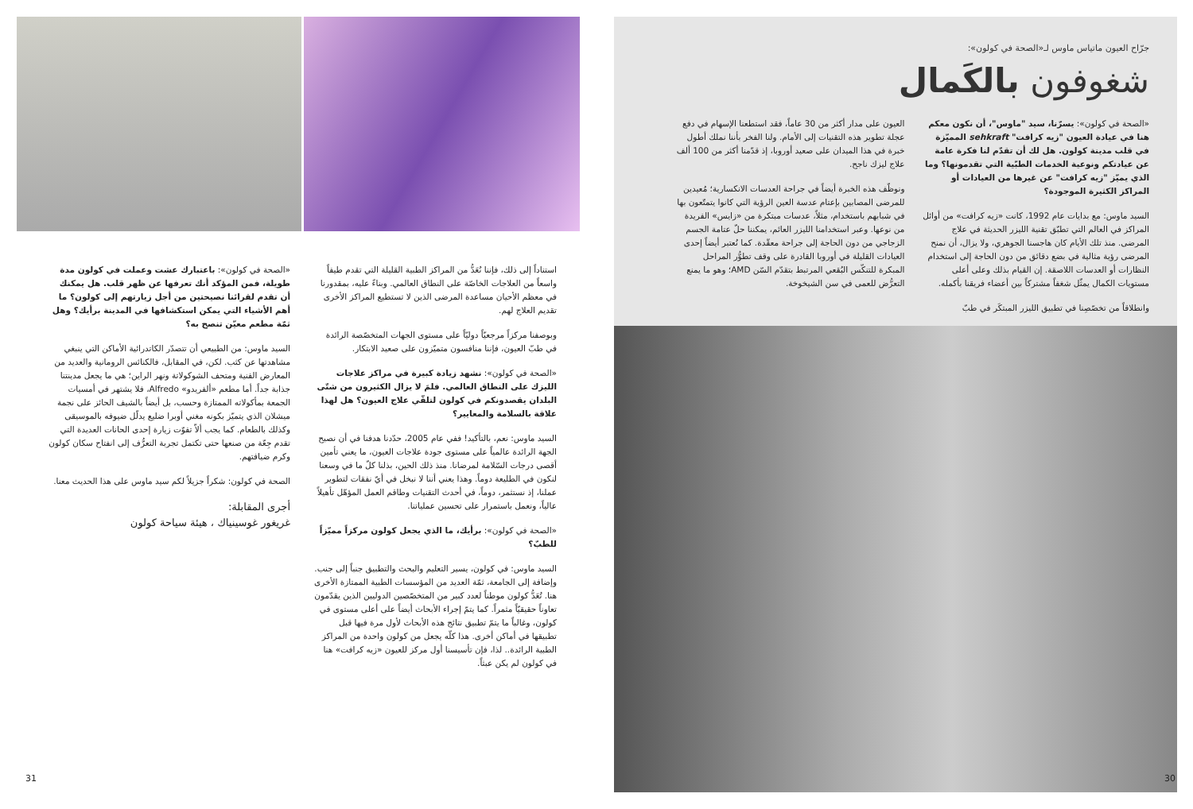جرّاح العيون ماتياس ماوس لـ«الصحة في كولون»:
شغوفون بالكَمال
«الصحة في كولون»: يسرّنا، سيد "ماوس"، أن نكون معكم هنا في عيادة العيون "زيه كرافت" sehkraft المميّزة في قلب مدينة كولون. هل لك أن تقدّم لنا فكرة عامة عن عيادتكم ونوعية الخدمات الطبّية التي تقدمونها؟ وما الذي يميّز "زيه كرافت" عن غيرها من العيادات أو المراكز الكثيرة الموجودة؟
السيد ماوس: مع بدايات عام 1992، كانت «زيه كرافت» من أوائل المراكز في العالم التي تطبّق تقنية الليزر الحديثة في علاج المرضى. منذ تلك الأيام كان هاجسنا الجوهري، ولا يزال، أن نمنح المرضى رؤية مثالية في بضع دقائق من دون الحاجة إلى استخدام النظارات أو العدسات اللاصقة. إن القيام بذلك وعلى أعلى مستويات الكمال يمثّل شغفاً مشتركاً بين أعضاء فريقنا بأكمله.
وانطلاقاً من تخصّصِنا في تطبيق الليزر المبتكَر في طبّ
العيون على مدار أكثر من 30 عاماً، فقد استطعنا الإسهام في دفع عجلة تطوير هذه التقنيات إلى الأمام. ولنا الفخر بأننا نملك أطول خبرة في هذا الميدان على صعيد أوروبا، إذ قدّمنا أكثر من 100 ألف علاج ليزك ناجح.
ونوظّف هذه الخبرة أيضاً في جراحة العدسات الانكسارية؛ مُعيدين للمرضى المصابين بإعتام عدسة العين الرؤية التي كانوا يتمتّعون بها في شبابهم باستخدام، مثلاً، عدسات مبتكرة من «زايس» الفريدة من نوعها. وعبر استخدامنا الليزر العائم، يمكننا حلّ عتامة الجسم الزجاجي من دون الحاجة إلى جراحة معقّدة. كما نُعتبر أيضاً إحدى العيادات القليلة في أوروبا القادرة على وقف تطوُّر المراحل المبكرة للتنكّس البُقعي المرتبط بتقدّم السّن AMD؛ وهو ما يمنع التعرُّض للعمى في سن الشيخوخة.
30
استناداً إلى ذلك، فإننا نُعَدُّ من المراكز الطبية القليلة التي تقدم طيفاً واسعاً من العلاجات الخاصّة على النطاق العالمي. وبناءً عليه، بمقدورنا في معظم الأحيان مساعدة المرضى الذين لا تستطيع المراكز الأخرى تقديم العلاج لهم.
وبوصفنا مركزاً مرجعيّاً دوليّاً على مستوى الجهات المتخصّصة الرائدة في طبّ العيون، فإننا منافسون متميّزون على صعيد الابتكار.
«الصحة في كولون»: نشهد زيادة كبيرة في مراكز علاجات الليزك على النطاق العالمي. فلمَ لا يزال الكثيرون من شتّى البلدان يقصدونكم في كولون لتلقّي علاج العيون؟ هل لهذا علاقة بالسلامة والمعايير؟
السيد ماوس: نعم، بالتأكيد! ففي عام 2005، حدّدنا هدفنا في أن نصبح الجهة الرائدة عالمياً على مستوى جودة علاجات العيون، ما يعني تأمين أقصى درجات السّلامة لمرضانا. منذ ذلك الحين، بذلنا كلّ ما في وسعنا لنكون في الطليعة دوماً. وهذا يعني أننا لا نبخل في أيّ نفقات لتطوير عملنا، إذ نستثمر، دوماً، في أحدث التقنيات وطاقم العمل المؤهّل تأهيلاً عالياً، ونعمل باستمرار على تحسين عملياتنا.
«الصحة في كولون»: برأيك، ما الذي يجعل كولون مركزاً مميّزاً للطبّ؟
السيد ماوس: في كولون، يسير التعليم والبحث والتطبيق جنباً إلى جنب. وإضافة إلى الجامعة، ثمّة العديد من المؤسسات الطبية الممتازة الأخرى هنا. تُعَدُّ كولون موطناً لعدد كبير من المتخصّصين الدوليين الذين يقدّمون تعاوناً حقيقيّاً مثمراً. كما يتمّ إجراء الأبحاث أيضاً على أعلى مستوى في كولون، وغالباً ما يتمّ تطبيق نتائج هذه الأبحاث لأول مرة فيها قبل تطبيقها في أماكن أخرى. هذا كلّه يجعل من كولون واحدة من المراكز الطبية الرائدة.. لذا، فإن تأسيسنا أول مركز للعيون «زيه كرافت» هنا في كولون لم يكن عبثاً.
«الصحة في كولون»: باعتبارك عشت وعملت في كولون مدة طويلة، فمن المؤكد أنك تعرفها عن ظهر قلب. هل يمكنك أن تقدم لقرائنا نصيحتين من أجل زيارتهم إلى كولون؟ ما أهم الأشياء التي يمكن استكشافها في المدينة برأيك؟ وهل ثمّة مطعم معيّن تنصح به؟
السيد ماوس: من الطبيعي أن تتصدّر الكاتدرائية الأماكن التي ينبغي مشاهدتها عن كثب. لكن، في المقابل، فالكنائس الرومانية والعديد من المعارض الفنية ومتحف الشوكولاتة ونهر الراين؛ هي ما يجعل مدينتنا جذابة جداً. أما مطعم «ألفريدو» Alfredo، فلا يشتهر في أمسيات الجمعة بمأكولاته الممتازة وحسب، بل أيضاً بالشيف الحائز على نجمة ميشلان الذي يتميّز بكونه مغني أوبرا ضليع يدلّل ضيوفه بالموسيقى وكذلك بالطعام. كما يجب ألاّ تفوّت زيارة إحدى الحانات العديدة التي تقدم جِعّة من صنعها حتى تكتمل تجربة التعرُّف إلى انفتاح سكان كولون وكرم ضيافتهم.
الصحة في كولون: شكراً جزيلاً لكم سيد ماوس على هذا الحديث معنا.
أجرى المقابلة:
غريغور غوسينياك ، هيئة سياحة كولون
31